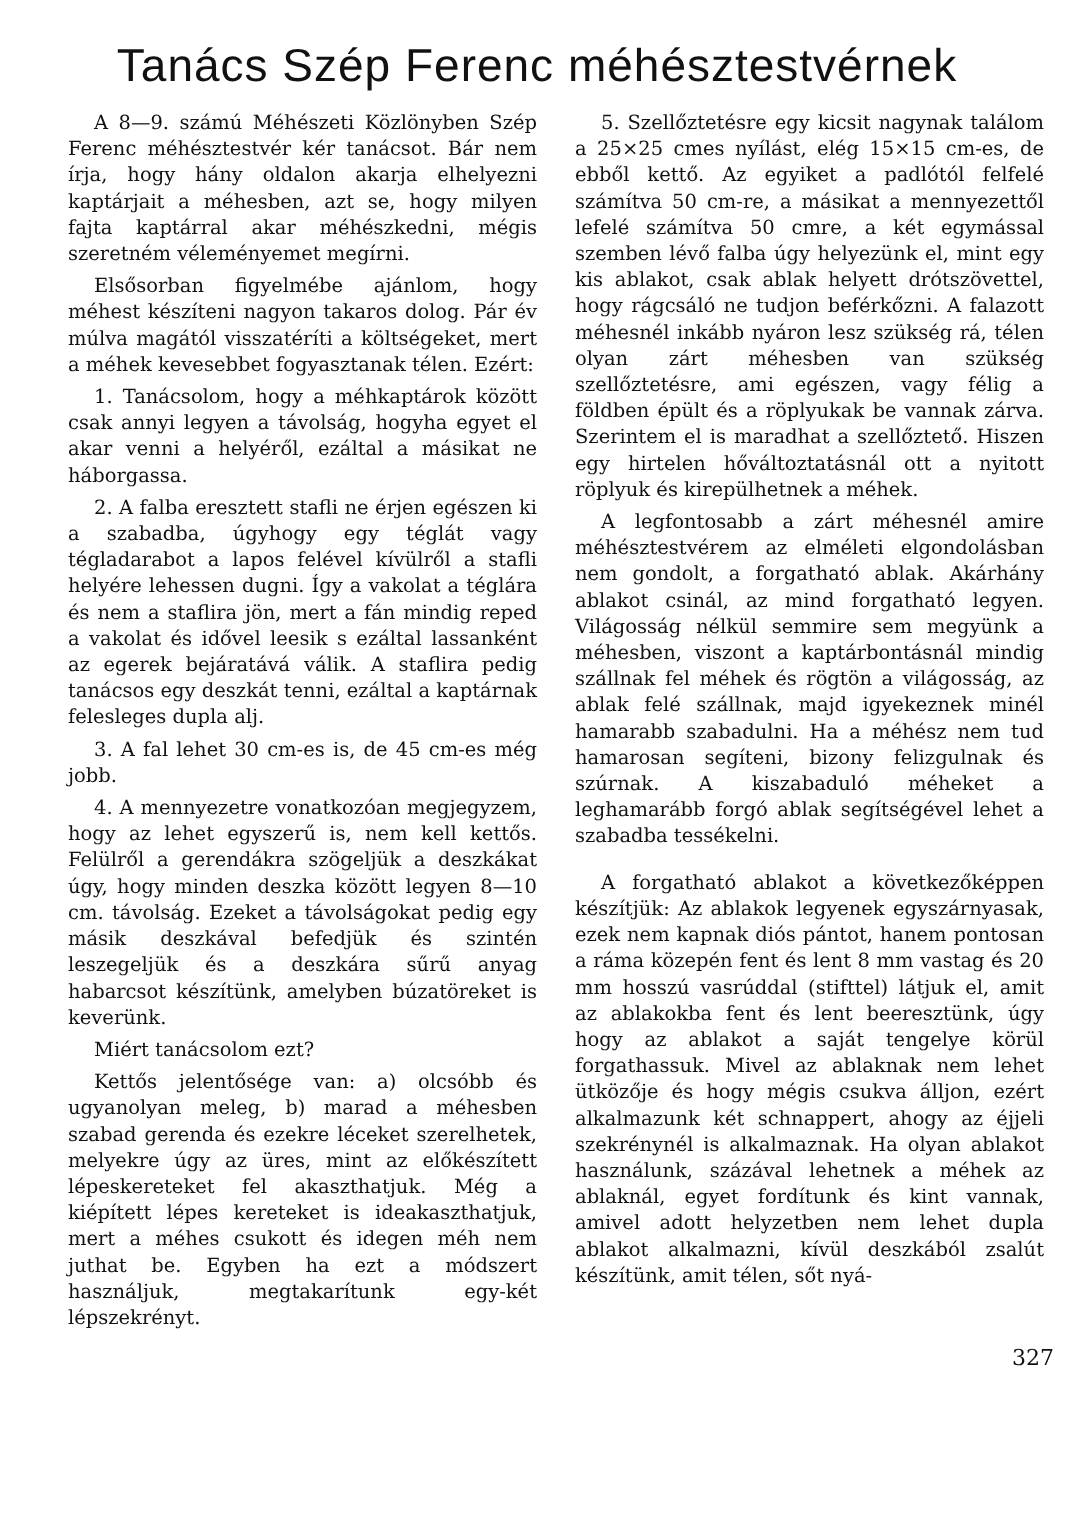Tanács Szép Ferenc méhésztestvérnek
A 8—9. számú Méhészeti Közlönyben Szép Ferenc méhésztestvér kér tanácsot. Bár nem írja, hogy hány oldalon akarja elhelyezni kaptárjait a méhesben, azt se, hogy milyen fajta kaptárral akar méhészkedni, mégis szeretném véleményemet megírni.
Elsősorban figyelmébe ajánlom, hogy méhest készíteni nagyon takaros dolog. Pár év múlva magától visszatéríti a költségeket, mert a méhek kevesebbet fogyasztanak télen. Ezért:
1. Tanácsolom, hogy a méhkaptárok között csak annyi legyen a távolság, hogyha egyet el akar venni a helyéről, ezáltal a másikat ne háborgassa.
2. A falba eresztett stafli ne érjen egészen ki a szabadba, úgyhogy egy téglát vagy tégladarabot a lapos felével kívülről a stafli helyére lehessen dugni. Így a vakolat a téglára és nem a staflira jön, mert a fán mindig reped a vakolat és idővel leesik s ezáltal lassanként az egerek bejáratává válik. A staflira pedig tanácsos egy deszkát tenni, ezáltal a kaptárnak felesleges dupla alj.
3. A fal lehet 30 cm-es is, de 45 cm-es még jobb.
4. A mennyezetre vonatkozóan megjegyzem, hogy az lehet egyszerű is, nem kell kettős. Felülről a gerendákra szögeljük a deszkákat úgy, hogy minden deszka között legyen 8—10 cm. távolság. Ezeket a távolságokat pedig egy másik deszkával befedjük és szintén leszegeljük és a deszkára sűrű anyag habarcsot készítünk, amelyben búzatöreket is keverünk.
Miért tanácsolom ezt?
Kettős jelentősége van: a) olcsóbb és ugyanolyan meleg, b) marad a méhesben szabad gerenda és ezekre léceket szerelhetek, melyekre úgy az üres, mint az előkészített lépeskereteket fel akaszthatjuk. Még a kiépített lépes kereteket is ideakaszthatjuk, mert a méhes csukott és idegen méh nem juthat be. Egyben ha ezt a módszert használjuk, megtakarítunk egy-két lépszekrényt.
5. Szellőztetésre egy kicsit nagynak találom a 25×25 cmes nyílást, elég 15×15 cm-es, de ebből kettő. Az egyiket a padlótól felfelé számítva 50 cm-re, a másikat a mennyezettől lefelé számítva 50 cmre, a két egymással szemben lévő falba úgy helyezünk el, mint egy kis ablakot, csak ablak helyett drótszövettel, hogy rágcsáló ne tudjon beférkőzni. A falazott méhesnél inkább nyáron lesz szükség rá, télen olyan zárt méhesben van szükség szellőztetésre, ami egészen, vagy félig a földben épült és a röplyukak be vannak zárva. Szerintem el is maradhat a szellőztető. Hiszen egy hirtelen hőváltoztatásnál ott a nyitott röplyuk és kirepülhetnek a méhek.
A legfontosabb a zárt méhesnél amire méhésztestvérem az elméleti elgondolásban nem gondolt, a forgatható ablak. Akárhány ablakot csinál, az mind forgatható legyen. Világosság nélkül semmire sem megyünk a méhesben, viszont a kaptárbontásnál mindig szállnak fel méhek és rögtön a világosság, az ablak felé szállnak, majd igyekeznek minél hamarabb szabadulni. Ha a méhész nem tud hamarosan segíteni, bizony felizgulnak és szúrnak. A kiszabaduló méheket a leghamarább forgó ablak segítségével lehet a szabadba tessékelni.
A forgatható ablakot a következőképpen készítjük: Az ablakok legyenek egyszárnyasak, ezek nem kapnak diós pántot, hanem pontosan a ráma közepén fent és lent 8 mm vastag és 20 mm hosszú vasrúddal (stifttel) látjuk el, amit az ablakokba fent és lent beeresztünk, úgy hogy az ablakot a saját tengelye körül forgathassuk. Mivel az ablaknak nem lehet ütközője és hogy mégis csukva álljon, ezért alkalmazunk két schnappert, ahogy az éjjeli szekrénynél is alkalmaznak. Ha olyan ablakot használunk, százával lehetnek a méhek az ablaknál, egyet fordítunk és kint vannak, amivel adott helyzetben nem lehet dupla ablakot alkalmazni, kívül deszkából zsalút készítünk, amit télen, sőt nyá-
327